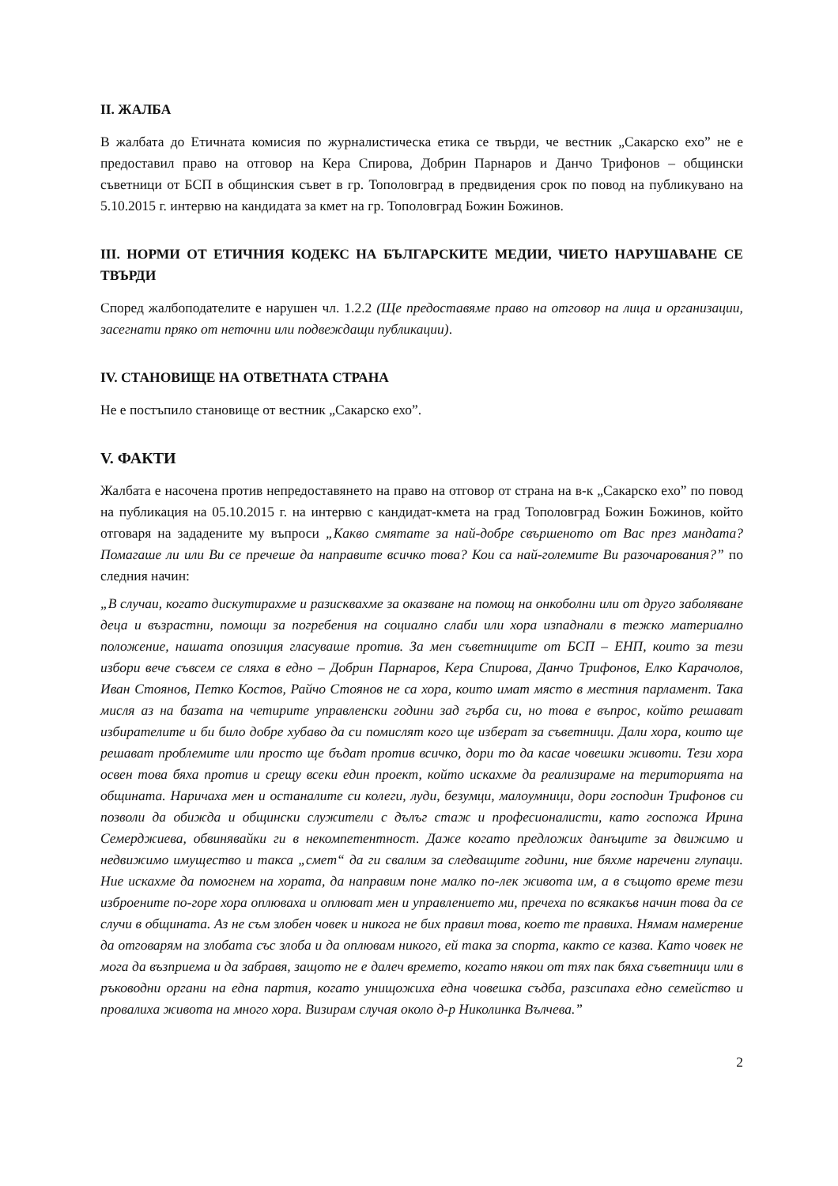II. ЖАЛБА
В жалбата до Етичната комисия по журналистическа етика се твърди, че вестник „Сакарско ехо” не е предоставил право на отговор на Кера Спирова, Добрин Парнаров и Данчо Трифонов – общински съветници от БСП в общинския съвет в гр. Тополовград в предвидения срок по повод на публикувано на 5.10.2015 г. интервю на кандидата за кмет на гр. Тополовград Божин Божинов.
III. НОРМИ ОТ ЕТИЧНИЯ КОДЕКС НА БЪЛГАРСКИТЕ МЕДИИ, ЧИЕТО НАРУШАВАНЕ СЕ ТВЪРДИ
Според жалбоподателите е нарушен чл. 1.2.2 (Ще предоставяме право на отговор на лица и организации, засегнати пряко от неточни или подвеждащи публикации).
IV. СТАНОВИЩЕ НА ОТВЕТНАТА СТРАНА
Не е постъпило становище от вестник „Сакарско ехо”.
V. ФАКТИ
Жалбата е насочена против непредоставянето на право на отговор от страна на в-к „Сакарско ехо” по повод на публикация на 05.10.2015 г. на интервю с кандидат-кмета на град Тополовград Божин Божинов, който отговаря на зададените му въпроси „Какво смятате за най-добре свършеното от Вас през мандата? Помагаше ли или Ви се пречеше да направите всичко това? Кои са най-големите Ви разочарования?” по следния начин:
„В случаи, когато дискутирахме и разисквахме за оказване на помощ на онкоболни или от друго заболяване деца и възрастни, помощи за погребения на социално слаби или хора изпаднали в тежко материално положение, нашата опозиция гласуваше против. За мен съветниците от БСП – ЕНП, които за тези избори вече съвсем се сляха в едно – Добрин Парнаров, Кера Спирова, Данчо Трифонов, Елко Карачолов, Иван Стоянов, Петко Костов, Райчо Стоянов не са хора, които имат място в местния парламент. Така мисля аз на базата на четирите управленски години зад гърба си, но това е въпрос, който решават избирателите и би било добре хубаво да си помислят кого ще изберат за съветници. Дали хора, които ще решават проблемите или просто ще бъдат против всичко, дори то да касае човешки животи. Тези хора освен това бяха против и срещу всеки един проект, който искахме да реализираме на територията на общината. Наричаха мен и останалите си колеги, луди, безумци, малоумници, дори господин Трифонов си позволи да обижда и общински служители с дълъг стаж и професионалисти, като госпожа Ирина Семерджиева, обвинявайки ги в некомпетентност. Даже когато предложих данъците за движимо и недвижимо имущество и такса „смет“ да ги свалим за следващите години, ние бяхме наречени глупаци. Ние искахме да помогнем на хората, да направим поне малко по-лек живота им, а в същото време тези изброените по-горе хора оплюваха и оплюват мен и управлението ми, пречеха по всякакъв начин това да се случи в общината. Аз не съм злобен човек и никога не бих правил това, което те правиха. Нямам намерение да отговарям на злобата със злоба и да оплювам никого, ей така за спорта, както се казва. Като човек не мога да възприема и да забравя, защото не е далеч времето, когато някои от тях пак бяха съветници или в ръководни органи на една партия, когато унищожиха една човешка съдба, разсипаха едно семейство и провалиха живота на много хора. Визирам случая около д-р Николинка Вълчева.”
2